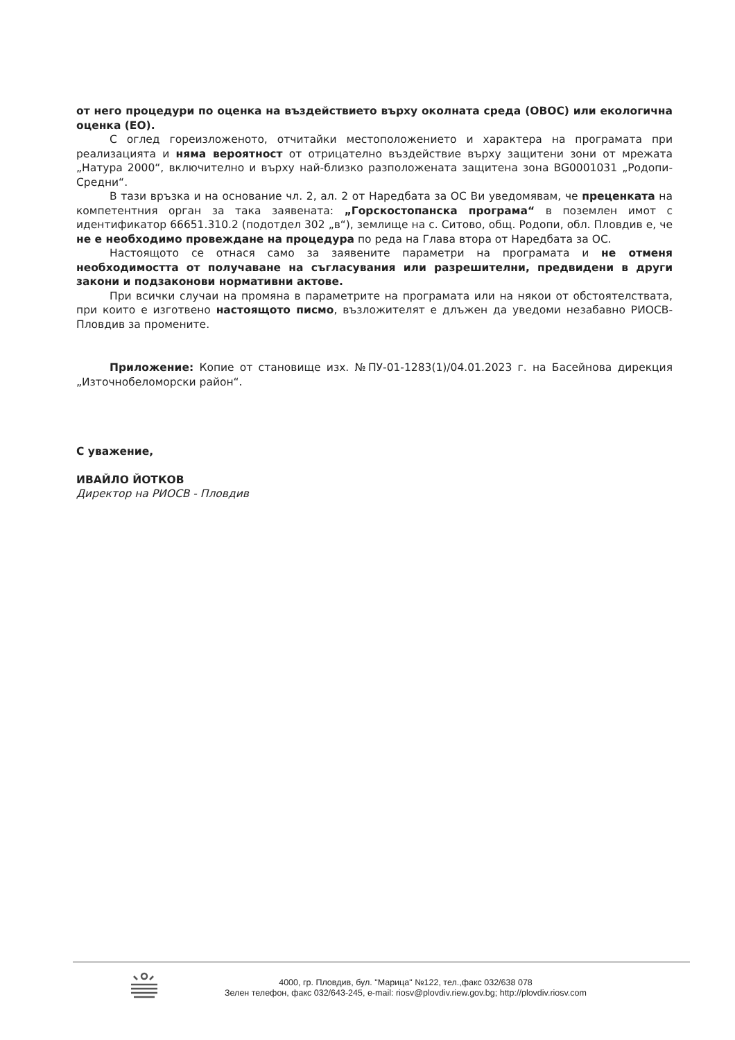от него процедури по оценка на въздействието върху околната среда (ОВОС) или екологична оценка (ЕО).
С оглед гореизложеното, отчитайки местоположението и характера на програмата при реализацията и няма вероятност от отрицателно въздействие върху защитени зони от мрежата „Натура 2000“, включително и върху най-близко разположената защитена зона BG0001031 „Родопи-Средни“.
В тази връзка и на основание чл. 2, ал. 2 от Наредбата за ОС Ви уведомявам, че преценката на компетентния орган за така заявената: „Горскостопанска програма“ в поземлен имот с идентификатор 66651.310.2 (подотдел 302 „в“), землище на с. Ситово, общ. Родопи, обл. Пловдив е, че не е необходимо провеждане на процедура по реда на Глава втора от Наредбата за ОС.
Настоящото се отнася само за заявените параметри на програмата и не отменя необходимостта от получаване на съгласувания или разрешителни, предвидени в други закони и подзаконови нормативни актове.
При всички случаи на промяна в параметрите на програмата или на някои от обстоятелствата, при които е изготвено настоящото писмо, възложителят е длъжен да уведоми незабавно РИОСВ-Пловдив за промените.
Приложение: Копие от становище изх. №ПУ-01-1283(1)/04.01.2023 г. на Басейнова дирекция „Източнобеломорски район“.
С уважение,
ИВАЙЛО ЙОТКОВ
Директор на РИОСВ - Пловдив
4000, гр. Пловдив, бул. "Марица" №122, тел.,факс 032/638 078
Зелен телефон, факс 032/643-245, e-mail: riosv@plovdiv.riew.gov.bg; http://plovdiv.riosv.com